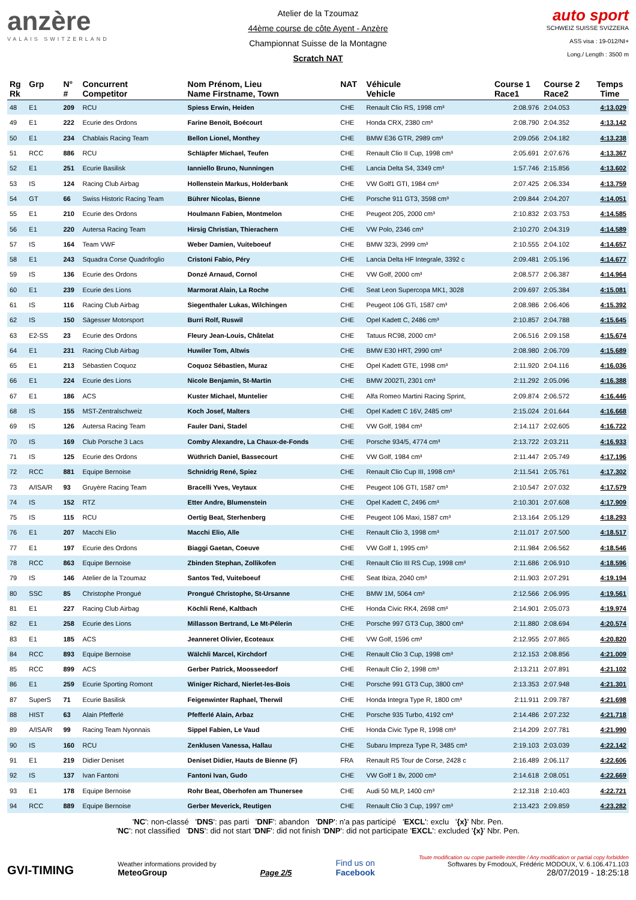anzère
VALAIS SWITZERLAND
Atelier de la Tzoumaz
44ème course de côte Ayent - Anzère
Championnat Suisse de la Montagne
Scratch NAT
auto sport
SCHWEIZ SUISSE SVIZZERA
ASS visa : 19-012/NI+
Long./ Length : 3500 m
| Rg Rk | Grp | N° # | Concurrent Competitor | Nom Prénom, Lieu Name Firstname, Town | NAT | Véhicule Vehicle | Course 1 Race1 | Course 2 Race2 | Temps Time |
| --- | --- | --- | --- | --- | --- | --- | --- | --- | --- |
| 48 | E1 | 209 | RCU | Spiess Erwin, Heiden | CHE | Renault Clio RS, 1998 cm³ | 2:08.976 | 2:04.053 | 4:13.029 |
| 49 | E1 | 222 | Ecurie des Ordons | Farine Benoit, Boécourt | CHE | Honda CRX, 2380 cm³ | 2:08.790 | 2:04.352 | 4:13.142 |
| 50 | E1 | 234 | Chablais Racing Team | Bellon Lionel, Monthey | CHE | BMW E36 GTR, 2989 cm³ | 2:09.056 | 2:04.182 | 4:13.238 |
| 51 | RCC | 886 | RCU | Schläpfer Michael, Teufen | CHE | Renault Clio II Cup, 1998 cm³ | 2:05.691 | 2:07.676 | 4:13.367 |
| 52 | E1 | 251 | Ecurie Basilisk | Ianniello Bruno, Nunningen | CHE | Lancia Delta S4, 3349 cm³ | 1:57.746 | 2:15.856 | 4:13.602 |
| 53 | IS | 124 | Racing Club Airbag | Hollenstein Markus, Holderbank | CHE | VW Golf1 GTI, 1984 cm³ | 2:07.425 | 2:06.334 | 4:13.759 |
| 54 | GT | 66 | Swiss Historic Racing Team | Bührer Nicolas, Bienne | CHE | Porsche 911 GT3, 3598 cm³ | 2:09.844 | 2:04.207 | 4:14.051 |
| 55 | E1 | 210 | Ecurie des Ordons | Houlmann Fabien, Montmelon | CHE | Peugeot 205, 2000 cm³ | 2:10.832 | 2:03.753 | 4:14.585 |
| 56 | E1 | 220 | Autersa Racing Team | Hirsig Christian, Thierachern | CHE | VW Polo, 2346 cm³ | 2:10.270 | 2:04.319 | 4:14.589 |
| 57 | IS | 164 | Team VWF | Weber Damien, Vuiteboeuf | CHE | BMW 323i, 2999 cm³ | 2:10.555 | 2:04.102 | 4:14.657 |
| 58 | E1 | 243 | Squadra Corse Quadrifoglio | Cristoni Fabio, Péry | CHE | Lancia Delta HF Integrale, 3392 c | 2:09.481 | 2:05.196 | 4:14.677 |
| 59 | IS | 136 | Ecurie des Ordons | Donzé Arnaud, Cornol | CHE | VW Golf, 2000 cm³ | 2:08.577 | 2:06.387 | 4:14.964 |
| 60 | E1 | 239 | Ecurie des Lions | Marmorat Alain, La Roche | CHE | Seat Leon Supercopa MK1, 3028 | 2:09.697 | 2:05.384 | 4:15.081 |
| 61 | IS | 116 | Racing Club Airbag | Siegenthaler Lukas, Wilchingen | CHE | Peugeot 106 GTi, 1587 cm³ | 2:08.986 | 2:06.406 | 4:15.392 |
| 62 | IS | 150 | Sägesser Motorsport | Burri Rolf, Ruswil | CHE | Opel Kadett C, 2486 cm³ | 2:10.857 | 2:04.788 | 4:15.645 |
| 63 | E2-SS | 23 | Ecurie des Ordons | Fleury Jean-Louis, Châtelat | CHE | Tatuus RC98, 2000 cm³ | 2:06.516 | 2:09.158 | 4:15.674 |
| 64 | E1 | 231 | Racing Club Airbag | Huwiler Tom, Altwis | CHE | BMW E30 HRT, 2990 cm³ | 2:08.980 | 2:06.709 | 4:15.689 |
| 65 | E1 | 213 | Sébastien Coquoz | Coquoz Sébastien, Muraz | CHE | Opel Kadett GTE, 1998 cm³ | 2:11.920 | 2:04.116 | 4:16.036 |
| 66 | E1 | 224 | Ecurie des Lions | Nicole Benjamin, St-Martin | CHE | BMW 2002Ti, 2301 cm³ | 2:11.292 | 2:05.096 | 4:16.388 |
| 67 | E1 | 186 | ACS | Kuster Michael, Muntelier | CHE | Alfa Romeo Martini Racing Sprint, | 2:09.874 | 2:06.572 | 4:16.446 |
| 68 | IS | 155 | MST-Zentralschweiz | Koch Josef, Malters | CHE | Opel Kadett C 16V, 2485 cm³ | 2:15.024 | 2:01.644 | 4:16.668 |
| 69 | IS | 126 | Autersa Racing Team | Fauler Dani, Stadel | CHE | VW Golf, 1984 cm³ | 2:14.117 | 2:02.605 | 4:16.722 |
| 70 | IS | 169 | Club Porsche 3 Lacs | Comby Alexandre, La Chaux-de-Fonds | CHE | Porsche 934/5, 4774 cm³ | 2:13.722 | 2:03.211 | 4:16.933 |
| 71 | IS | 125 | Ecurie des Ordons | Wüthrich Daniel, Bassecourt | CHE | VW Golf, 1984 cm³ | 2:11.447 | 2:05.749 | 4:17.196 |
| 72 | RCC | 881 | Equipe Bernoise | Schnidrig René, Spiez | CHE | Renault Clio Cup III, 1998 cm³ | 2:11.541 | 2:05.761 | 4:17.302 |
| 73 | A/ISA/R | 93 | Gruyère Racing Team | Bracelli Yves, Veytaux | CHE | Peugeot 106 GTI, 1587 cm³ | 2:10.547 | 2:07.032 | 4:17.579 |
| 74 | IS | 152 | RTZ | Etter Andre, Blumenstein | CHE | Opel Kadett C, 2496 cm³ | 2:10.301 | 2:07.608 | 4:17.909 |
| 75 | IS | 115 | RCU | Oertig Beat, Sterhenberg | CHE | Peugeot 106 Maxi, 1587 cm³ | 2:13.164 | 2:05.129 | 4:18.293 |
| 76 | E1 | 207 | Macchi Elio | Macchi Elio, Alle | CHE | Renault Clio 3, 1998 cm³ | 2:11.017 | 2:07.500 | 4:18.517 |
| 77 | E1 | 197 | Ecurie des Ordons | Biaggi Gaetan, Coeuve | CHE | VW Golf 1, 1995 cm³ | 2:11.984 | 2:06.562 | 4:18.546 |
| 78 | RCC | 863 | Equipe Bernoise | Zbinden Stephan, Zollikofen | CHE | Renault Clio III RS Cup, 1998 cm³ | 2:11.686 | 2:06.910 | 4:18.596 |
| 79 | IS | 146 | Atelier de la Tzoumaz | Santos Ted, Vuiteboeuf | CHE | Seat Ibiza, 2040 cm³ | 2:11.903 | 2:07.291 | 4:19.194 |
| 80 | SSC | 85 | Christophe Prongué | Prongué Christophe, St-Ursanne | CHE | BMW 1M, 5064 cm³ | 2:12.566 | 2:06.995 | 4:19.561 |
| 81 | E1 | 227 | Racing Club Airbag | Köchli René, Kaltbach | CHE | Honda Civic RK4, 2698 cm³ | 2:14.901 | 2:05.073 | 4:19.974 |
| 82 | E1 | 258 | Ecurie des Lions | Millasson Bertrand, Le Mt-Pélerin | CHE | Porsche 997 GT3 Cup, 3800 cm³ | 2:11.880 | 2:08.694 | 4:20.574 |
| 83 | E1 | 185 | ACS | Jeanneret Olivier, Ecoteaux | CHE | VW Golf, 1596 cm³ | 2:12.955 | 2:07.865 | 4:20.820 |
| 84 | RCC | 893 | Equipe Bernoise | Wälchli Marcel, Kirchdorf | CHE | Renault Clio 3 Cup, 1998 cm³ | 2:12.153 | 2:08.856 | 4:21.009 |
| 85 | RCC | 899 | ACS | Gerber Patrick, Moosseedorf | CHE | Renault Clio 2, 1998 cm³ | 2:13.211 | 2:07.891 | 4:21.102 |
| 86 | E1 | 259 | Ecurie Sporting Romont | Winiger Richard, Nierlet-les-Bois | CHE | Porsche 991 GT3 Cup, 3800 cm³ | 2:13.353 | 2:07.948 | 4:21.301 |
| 87 | SuperS | 71 | Ecurie Basilisk | Feigenwinter Raphael, Therwil | CHE | Honda Integra Type R, 1800 cm³ | 2:11.911 | 2:09.787 | 4:21.698 |
| 88 | HIST | 63 | Alain Pfefferlé | Pfefferlé Alain, Arbaz | CHE | Porsche 935 Turbo, 4192 cm³ | 2:14.486 | 2:07.232 | 4:21.718 |
| 89 | A/ISA/R | 99 | Racing Team Nyonnais | Sippel Fabien, Le Vaud | CHE | Honda Civic Type R, 1998 cm³ | 2:14.209 | 2:07.781 | 4:21.990 |
| 90 | IS | 160 | RCU | Zenklusen Vanessa, Hallau | CHE | Subaru Impreza Type R, 3485 cm³ | 2:19.103 | 2:03.039 | 4:22.142 |
| 91 | E1 | 219 | Didier Deniset | Deniset Didier, Hauts de Bienne (F) | FRA | Renault R5 Tour de Corse, 2428 c | 2:16.489 | 2:06.117 | 4:22.606 |
| 92 | IS | 137 | Ivan Fantoni | Fantoni Ivan, Gudo | CHE | VW Golf 1 8v, 2000 cm³ | 2:14.618 | 2:08.051 | 4:22.669 |
| 93 | E1 | 178 | Equipe Bernoise | Rohr Beat, Oberhofen am Thunersee | CHE | Audi 50 MLP, 1400 cm³ | 2:12.318 | 2:10.403 | 4:22.721 |
| 94 | RCC | 889 | Equipe Bernoise | Gerber Meverick, Reutigen | CHE | Renault Clio 3 Cup, 1997 cm³ | 2:13.423 | 2:09.859 | 4:23.282 |
'NC': non-classé 'DNS': pas parti 'DNF': abandon 'DNP': n'a pas participé 'EXCL': exclu '{x}' Nbr. Pen.
'NC': not classified 'DNS': did not start 'DNF': did not finish 'DNP': did not participate 'EXCL': excluded '{x}' Nbr. Pen.
GVI-TIMING
Weather informations provided by
MeteoGroup
Page 2/5
Find us on
Facebook
Toute modification ou copie partielle interdite / Any modification or partial copy forbidden
Softwares by FmodouX, Frédéric MODOUX, V. 6.106.471.103
28/07/2019 - 18:25:18